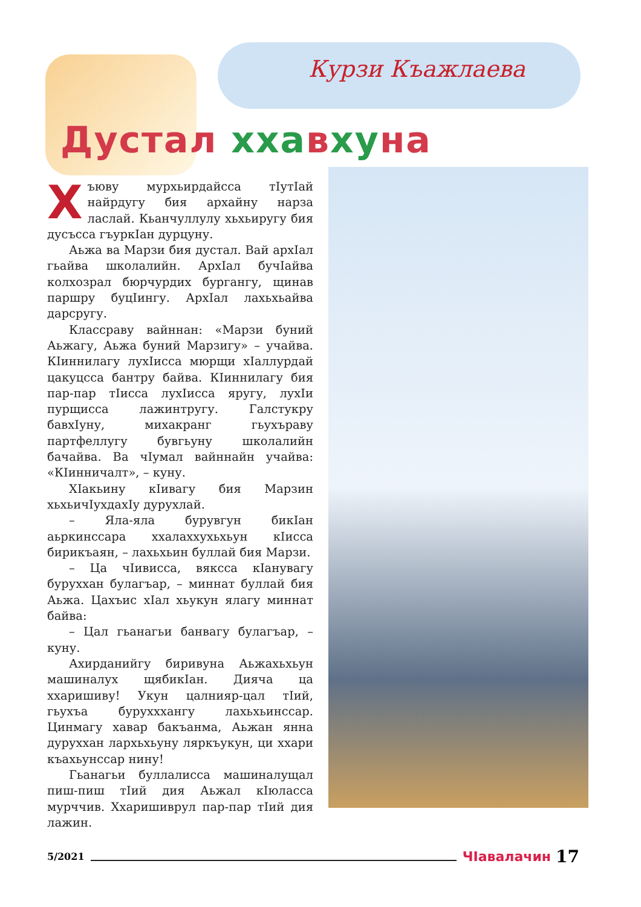Курзи Къажлаева
Дустал хха вху на
Хъюву мурхьирдайсса тIутIай найрдугу бия архайну нарза ласлай. Кьанчуллулу хьхьиругу бия дусъсса гъуркIан дурцуну.
Аьжа ва Марзи бия дустал. Вай архIал гьайва школалийн. АрхIал бучIайва колхозрал бюрчурдих бургангу, щинав паршру буцIингу. АрхIал лахьхьайва дарсругу.
Классраву вайннан: «Марзи буний Аьжагу, Аьжа буний Марзигу» – учайва. КIиннилагу лухIисса мюрщи хIаллурдай цакуцсса бантру байва. КIиннилагу бия пар-пар тIисса лухIисса яругу, лухIи пурщисса лажинтругу. Галстукру бавхIуну, михакранг гьухъраву партфеллугу бувгьуну школалийн бачайва. Ва чIумал вайннайн учайва: «КIинничалт», – куну.
ХIакьину кIивагу бия Марзин хьхьичIухдахIу дурухлай.
– Яла-яла бурувгун бикIан аьркинссара ххалаххухьхьун кIисса бирикъаян, – лахьхьин буллай бия Марзи.
– Ца чIивисса, вяксса кIанувагу буруххан булагъар, – миннат буллай бия Аьжа. Цахъис хIал хьукун ялагу миннат байва:
– Цал гьанагьи банвагу булагъар, – куну.
Ахирданийгу биривуна Аьжахьхьун машиналух щябикIан. Дияча ца ххаришиву! Укун цалнияр-цал тIий, гьухъа бурухххангу лахьхьинссар. Цинмагу хавар бакъанма, Аьжан янна дуруххан лархьхьуну ляркъукун, ци ххари къахьунссар нину!
Гьанагьи буллалисса машиналущал пиш-пиш тIий дия Аьжал кIюласса мурччив. Ххаришиврул пар-пар тIий дия лажин.
5/2021 ЧIавалачин 17